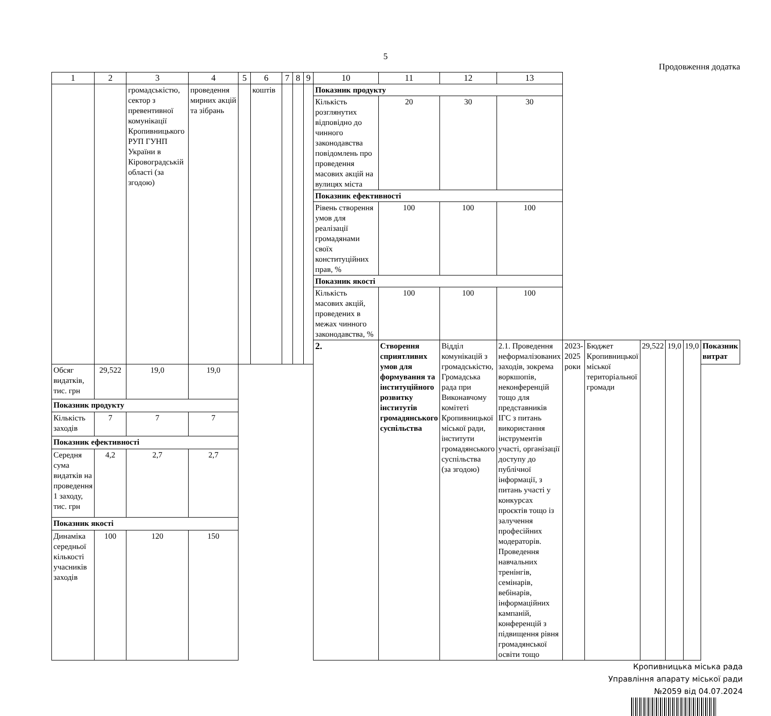5
Продовження додатка
| 1 | 2 | 3 | 4 | 5 | 6 | 7 | 8 | 9 | 10 | 11 | 12 | 13 | | | | | | |
| --- | --- | --- | --- | --- | --- | --- | --- | --- | --- | --- | --- | --- | --- | --- | --- | --- | --- | --- |
| | | громадськістю, сектор з превентивної комунікації Кропивницького РУП ГУНП України в Кіровоградській області (за згодою) | проведення мирних акцій та зібрань | | коштів | | | | Показник продукту | | | | | | | | | |
| | | | | | | | | | Кількість розглянутих відповідно до чинного законодавства повідомлень про проведення масових акцій на вулицях міста | 20 | 30 | 30 | | | | | | |
| | | | | | | | | | Показник ефективності | | | | | | | | | |
| | | | | | | | | | Рівень створення умов для реалізації громадянами своїх конституційних прав, % | 100 | 100 | 100 | | | | | | |
| | | | | | | | | | Показник якості | | | | | | | | | |
| | | | | | | | | | Кількість масових акцій, проведених в межах чинного законодавства, % | 100 | 100 | 100 | | | | | | |
| | | | | | | | | | 2. | Створення сприятливих умов для формування та інституційного розвитку інститутів громадянського суспільства | Відділ комунікацій з громадськістю, Громадська рада при Виконавчому комітеті Кропивницької міської ради, інститути громадянського суспільства (за згодою) | 2.1. Проведення неформалізованих заходів, зокрема воркшопів, неконференцій тощо для представників ІГС з питань використання інструментів участі, організації доступу до публічної інформації, з питань участі у конкурсах проєктів тощо із залучення професійних модераторів. Проведення навчальних тренінгів, семінарів, вебінарів, інформаційних кампаній, конференцій з підвищення рівня громадянської освіти тощо | 2023-2025 роки | Бюджет Кропивницької міської територіальної громади | 29,522 | 19,0 | 19,0 | Показник витрат |
| Обсяг видатків, тис. грн | 29,522 | 19,0 | 19,0 | | | | | | | | | | | | | | | |
| Показник продукту | | | | | | | | | | | | | | | | | | |
| Кількість заходів | 7 | 7 | 7 | | | | | | | | | | | | | | | |
| Показник ефективності | | | | | | | | | | | | | | | | | | |
| Середня сума видатків на проведення 1 заходу, тис. грн | 4,2 | 2,7 | 2,7 | | | | | | | | | | | | | | | |
| Показник якості | | | | | | | | | | | | | | | | | | |
| Динаміка середньої кількості учасників заходів | 100 | 120 | 150 | | | | | | | | | | | | | | | |
Кропивницька міська рада
Управління апарату міської ради
№2059 від 04.07.2024